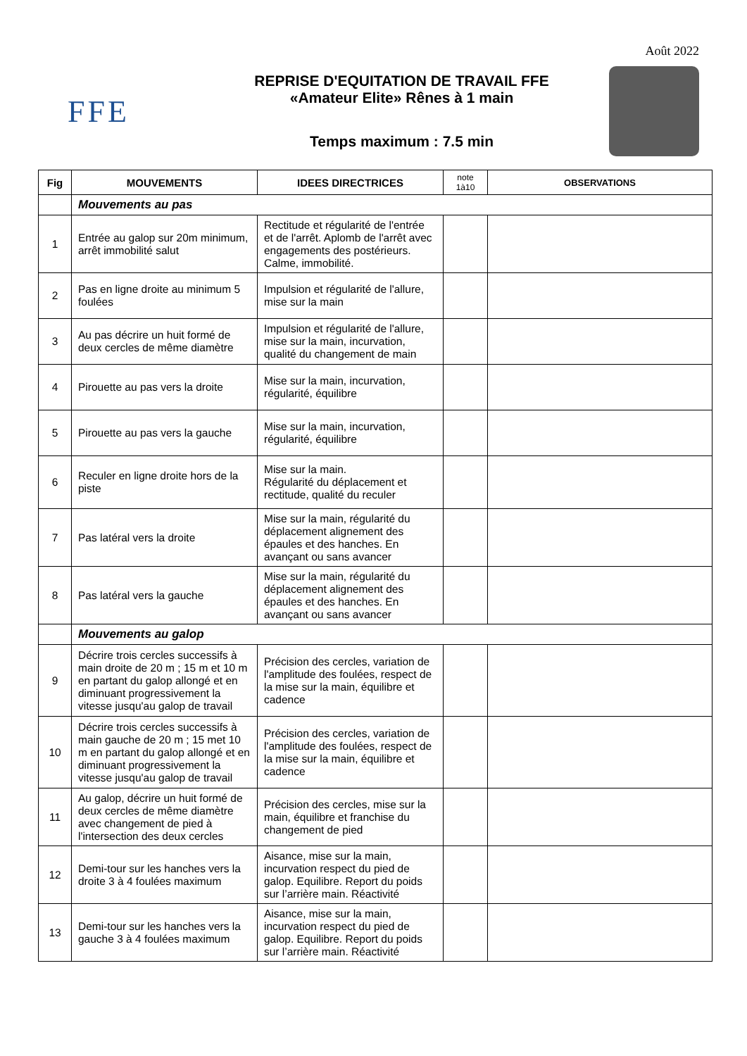Août 2022
FFE
REPRISE D'EQUITATION DE TRAVAIL FFE
«Amateur Elite» Rênes à 1 main
Temps maximum : 7.5 min
| Fig | MOUVEMENTS | IDEES DIRECTRICES | note 1à10 | OBSERVATIONS |
| --- | --- | --- | --- | --- |
| | Mouvements au pas | | | |
| 1 | Entrée au galop sur 20m minimum, arrêt immobilité salut | Rectitude et régularité de l'entrée et de l'arrêt. Aplomb de l'arrêt avec engagements des postérieurs. Calme, immobilité. | | |
| 2 | Pas en ligne droite au minimum 5 foulées | Impulsion et régularité de l'allure, mise sur la main | | |
| 3 | Au pas décrire un huit formé de deux cercles de même diamètre | Impulsion et régularité de l'allure, mise sur la main, incurvation, qualité du changement de main | | |
| 4 | Pirouette au pas vers la droite | Mise sur la main, incurvation, régularité, équilibre | | |
| 5 | Pirouette au pas vers la gauche | Mise sur la main, incurvation, régularité, équilibre | | |
| 6 | Reculer en ligne droite hors de la piste | Mise sur la main. Régularité du déplacement et rectitude, qualité du reculer | | |
| 7 | Pas latéral vers la droite | Mise sur la main, régularité du déplacement alignement des épaules et des hanches. En avançant ou sans avancer | | |
| 8 | Pas latéral vers la gauche | Mise sur la main, régularité du déplacement alignement des épaules et des hanches. En avançant ou sans avancer | | |
| | Mouvements au galop | | | |
| 9 | Décrire trois cercles successifs à main droite de 20 m ; 15 m et 10 m en partant du galop allongé et en diminuant progressivement la vitesse jusqu'au galop de travail | Précision des cercles, variation de l'amplitude des foulées, respect de la mise sur la main, équilibre et cadence | | |
| 10 | Décrire trois cercles successifs à main gauche de 20 m ; 15 met 10 m en partant du galop allongé et en diminuant progressivement la vitesse jusqu'au galop de travail | Précision des cercles, variation de l'amplitude des foulées, respect de la mise sur la main, équilibre et cadence | | |
| 11 | Au galop, décrire un huit formé de deux cercles de même diamètre avec changement de pied à l'intersection des deux cercles | Précision des cercles, mise sur la main, équilibre et franchise du changement de pied | | |
| 12 | Demi-tour sur les hanches vers la droite 3 à 4 foulées maximum | Aisance, mise sur la main, incurvation respect du pied de galop. Equilibre. Report du poids sur l’arrière main. Réactivité | | |
| 13 | Demi-tour sur les hanches vers la gauche 3 à 4 foulées maximum | Aisance, mise sur la main, incurvation respect du pied de galop. Equilibre. Report du poids sur l’arrière main. Réactivité | | |